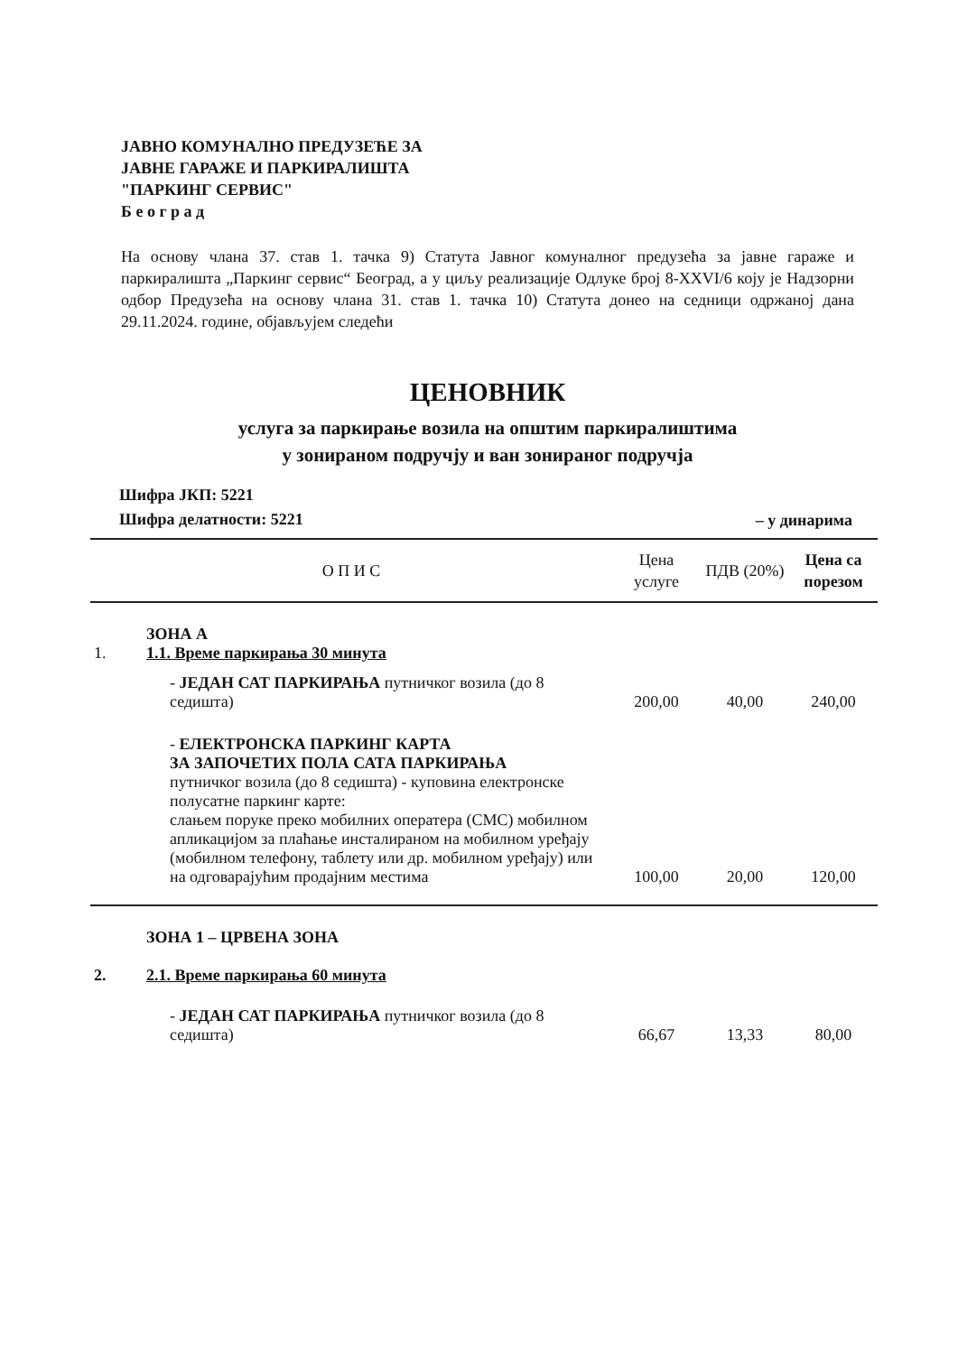ЈАВНО КОМУНАЛНО ПРЕДУЗЕЋЕ ЗА
ЈАВНЕ ГАРАЖЕ И ПАРКИРАЛИШТА
"ПАРКИНГ СЕРВИС"
Б е о г р а д
На основу члана 37. став 1. тачка 9) Статута Јавног комуналног предузећа за јавне гараже и паркиралишта „Паркинг сервис“ Београд, а у циљу реализације Одлуке број 8-XXVI/6 коју је Надзорни одбор Предузећа на основу члана 31. став 1. тачка 10) Статута донео на седници одржаној дана 29.11.2024. године, објављујем следећи
ЦЕНОВНИК
услуга за паркирање возила на општим паркиралиштима
у зонираном подручју и ван зонираног подручја
Шифра ЈКП: 5221
Шифра делатности: 5221
– у динарима
| О П И С | | Цена услуге | ПДВ (20%) | Цена са порезом |
| --- | --- | --- | --- | --- |
| 1. | ЗОНА А 1.1. Време паркирања 30 минута | | | |
| | - ЈЕДАН САТ ПАРКИРАЊА путничког возила (до 8 седишта) | 200,00 | 40,00 | 240,00 |
| | - ЕЛЕКТРОНСКА ПАРКИНГ КАРТА ЗА ЗАПОЧЕТИХ ПОЛА САТА ПАРКИРАЊА путничког возила (до 8 седишта) - куповина електронске полусатне паркинг карте: слањем поруке преко мобилних оператера (СМС) мобилном апликацијом за плаћање инсталираном на мобилном уређају (мобилном телефону, таблету или др. мобилном уређају) или на одговарајућим продајним местима | 100,00 | 20,00 | 120,00 |
| 2. | ЗОНА 1 – ЦРВЕНА ЗОНА 2.1. Време паркирања 60 минута | | | |
| | - ЈЕДАН САТ ПАРКИРАЊА путничког возила (до 8 седишта) | 66,67 | 13,33 | 80,00 |